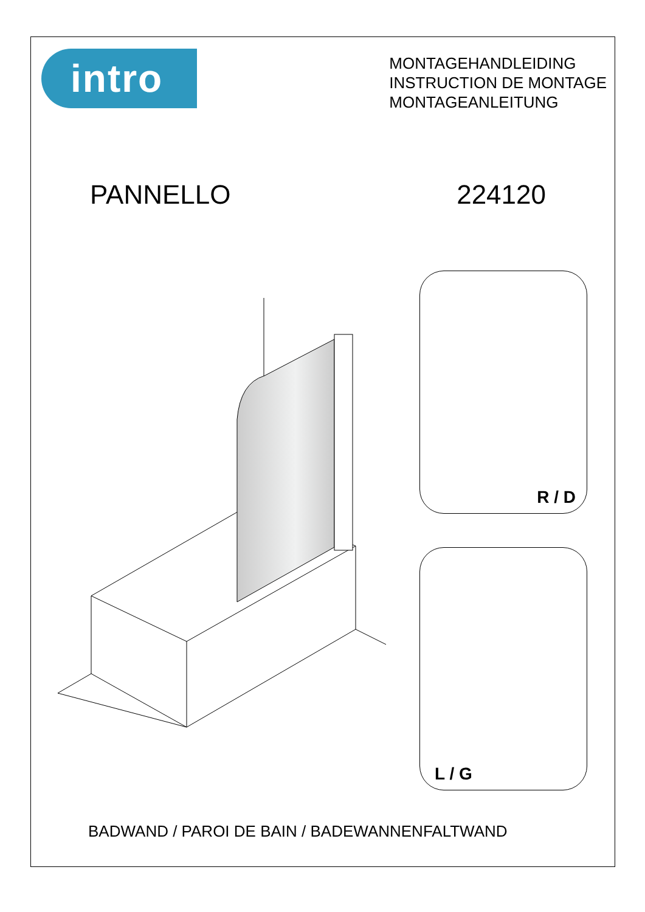intro
MONTAGEHANDLEIDING
INSTRUCTION DE MONTAGE
MONTAGEANLEITUNG
PANNELLO 224120
R / D
L / G
BADWAND / PAROI DE BAIN / BADEWANNENFALTWAND